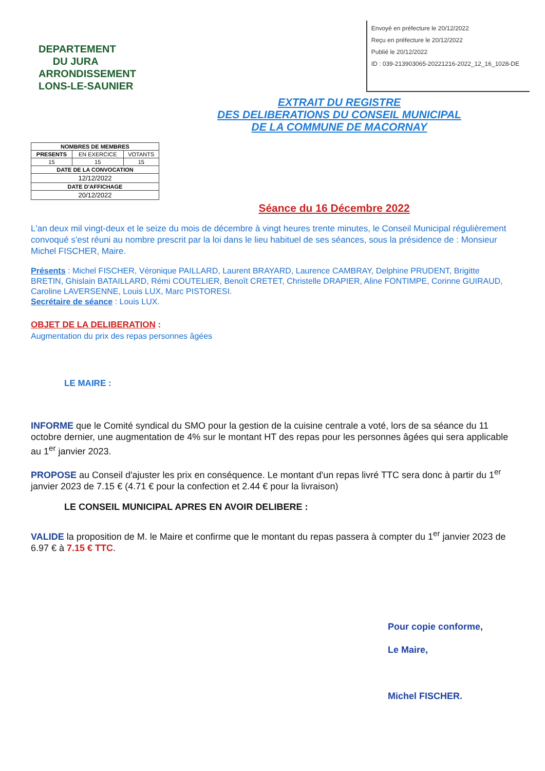DEPARTEMENT
DU JURA
ARRONDISSEMENT
LONS-LE-SAUNIER
Envoyé en préfecture le 20/12/2022
Reçu en préfecture le 20/12/2022
Publié le 20/12/2022
ID : 039-213903065-20221216-2022_12_16_1028-DE
EXTRAIT DU REGISTRE
DES DELIBERATIONS DU CONSEIL MUNICIPAL
DE LA COMMUNE DE MACORNAY
| NOMBRES DE MEMBRES | | |
| PRESENTS | EN EXERCICE | VOTANTS |
| 15 | 15 | 15 |
| DATE DE LA CONVOCATION | | |
| 12/12/2022 | | |
| DATE D'AFFICHAGE | | |
| 20/12/2022 | | |
Séance du 16 Décembre 2022
L'an deux mil vingt-deux et le seize du mois de décembre à vingt heures trente minutes, le Conseil Municipal régulièrement convoqué s'est réuni au nombre prescrit par la loi dans le lieu habituel de ses séances, sous la présidence de : Monsieur Michel FISCHER, Maire.
Présents : Michel FISCHER, Véronique PAILLARD, Laurent BRAYARD, Laurence CAMBRAY, Delphine PRUDENT, Brigitte BRETIN, Ghislain BATAILLARD, Rémi COUTELIER, Benoît CRETET, Christelle DRAPIER, Aline FONTIMPE, Corinne GUIRAUD, Caroline LAVERSENNE, Louis LUX, Marc PISTORESI.
Secrétaire de séance : Louis LUX.
OBJET DE LA DELIBERATION :
Augmentation du prix des repas personnes âgées
LE MAIRE :
INFORME que le Comité syndical du SMO pour la gestion de la cuisine centrale a voté, lors de sa séance du 11 octobre dernier, une augmentation de 4% sur le montant HT des repas pour les personnes âgées qui sera applicable au 1<sup>er</sup> janvier 2023.
PROPOSE au Conseil d'ajuster les prix en conséquence. Le montant d'un repas livré TTC sera donc à partir du 1<sup>er</sup> janvier 2023 de 7.15 € (4.71 € pour la confection et 2.44 € pour la livraison)
LE CONSEIL MUNICIPAL APRES EN AVOIR DELIBERE :
VALIDE la proposition de M. le Maire et confirme que le montant du repas passera à compter du 1<sup>er</sup> janvier 2023 de 6.97 € à 7.15 € TTC.
Pour copie conforme,
Le Maire,
Michel FISCHER.